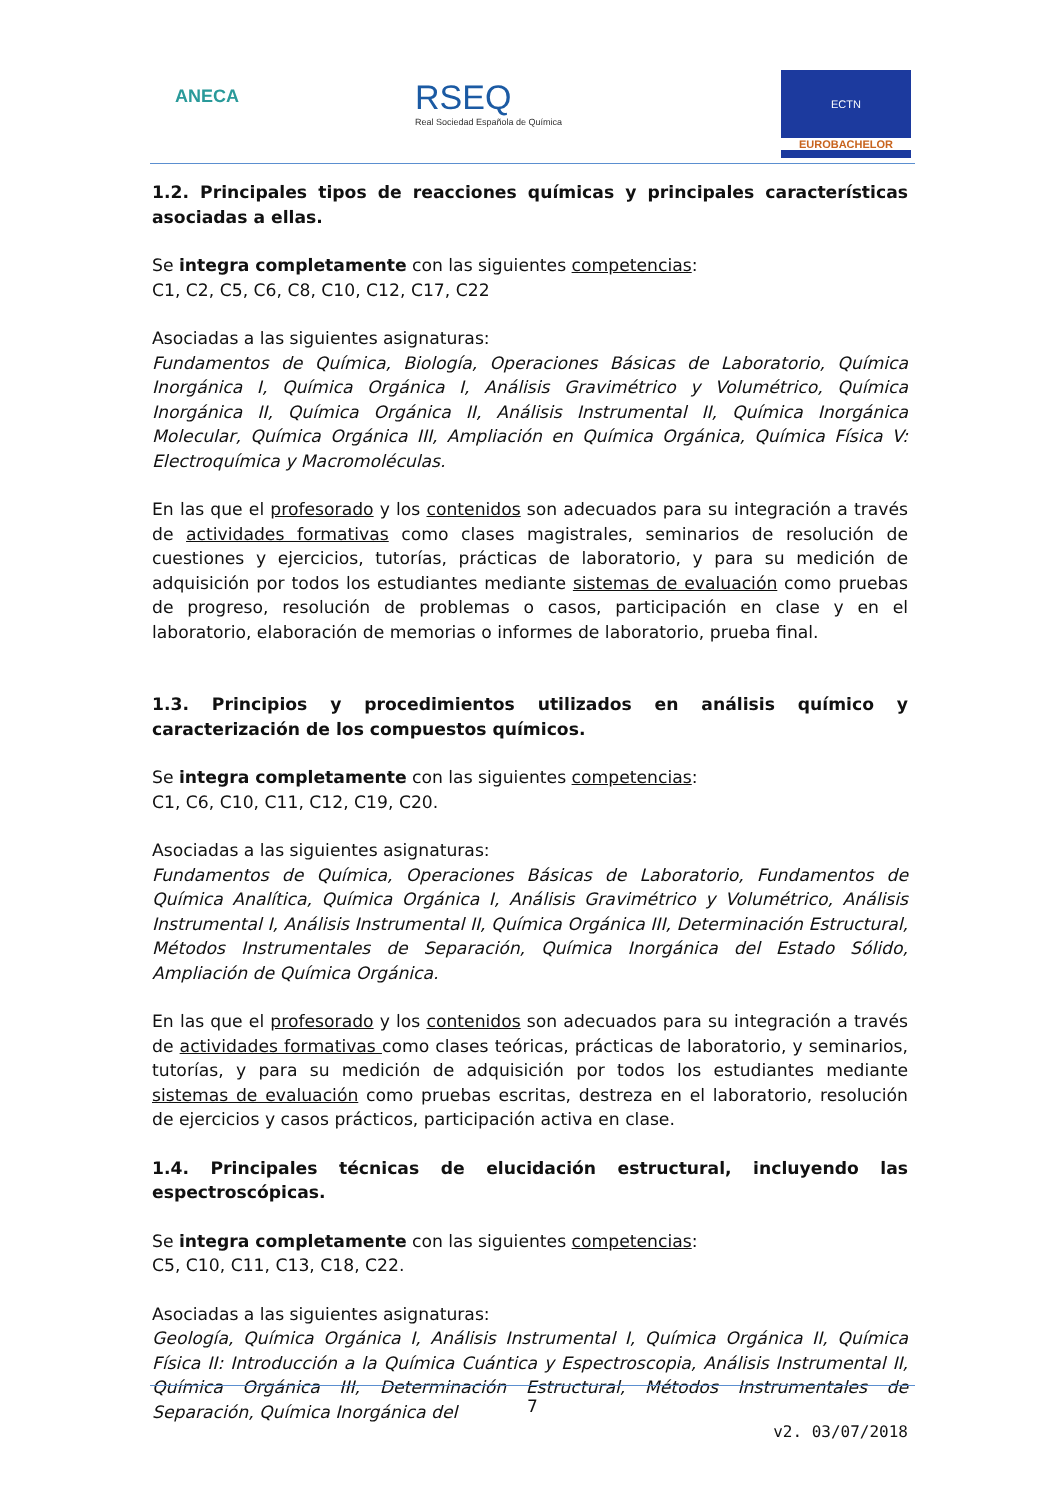ANECA
RSEQ
Real Sociedad Española de Química
ECTN
EUROBACHELOR
1.2. Principales tipos de reacciones químicas y principales características asociadas a ellas.
Se integra completamente con las siguientes competencias:
C1, C2, C5, C6, C8, C10, C12, C17, C22
Asociadas a las siguientes asignaturas:
Fundamentos de Química, Biología, Operaciones Básicas de Laboratorio, Química Inorgánica I, Química Orgánica I, Análisis Gravimétrico y Volumétrico, Química Inorgánica II, Química Orgánica II, Análisis Instrumental II, Química Inorgánica Molecular, Química Orgánica III, Ampliación en Química Orgánica, Química Física V: Electroquímica y Macromoléculas.
En las que el profesorado y los contenidos son adecuados para su integración a través de actividades formativas como clases magistrales, seminarios de resolución de cuestiones y ejercicios, tutorías, prácticas de laboratorio, y para su medición de adquisición por todos los estudiantes mediante sistemas de evaluación como pruebas de progreso, resolución de problemas o casos, participación en clase y en el laboratorio, elaboración de memorias o informes de laboratorio, prueba final.
1.3. Principios y procedimientos utilizados en análisis químico y caracterización de los compuestos químicos.
Se integra completamente con las siguientes competencias:
C1, C6, C10, C11, C12, C19, C20.
Asociadas a las siguientes asignaturas:
Fundamentos de Química, Operaciones Básicas de Laboratorio, Fundamentos de Química Analítica, Química Orgánica I, Análisis Gravimétrico y Volumétrico, Análisis Instrumental I, Análisis Instrumental II, Química Orgánica III, Determinación Estructural, Métodos Instrumentales de Separación, Química Inorgánica del Estado Sólido, Ampliación de Química Orgánica.
En las que el profesorado y los contenidos son adecuados para su integración a través de actividades formativas como clases teóricas, prácticas de laboratorio, y seminarios, tutorías, y para su medición de adquisición por todos los estudiantes mediante sistemas de evaluación como pruebas escritas, destreza en el laboratorio, resolución de ejercicios y casos prácticos, participación activa en clase.
1.4. Principales técnicas de elucidación estructural, incluyendo las espectroscópicas.
Se integra completamente con las siguientes competencias:
C5, C10, C11, C13, C18, C22.
Asociadas a las siguientes asignaturas:
Geología, Química Orgánica I, Análisis Instrumental I, Química Orgánica II, Química Física II: Introducción a la Química Cuántica y Espectroscopia, Análisis Instrumental II, Química Orgánica III, Determinación Estructural, Métodos Instrumentales de Separación, Química Inorgánica del
7
v2. 03/07/2018